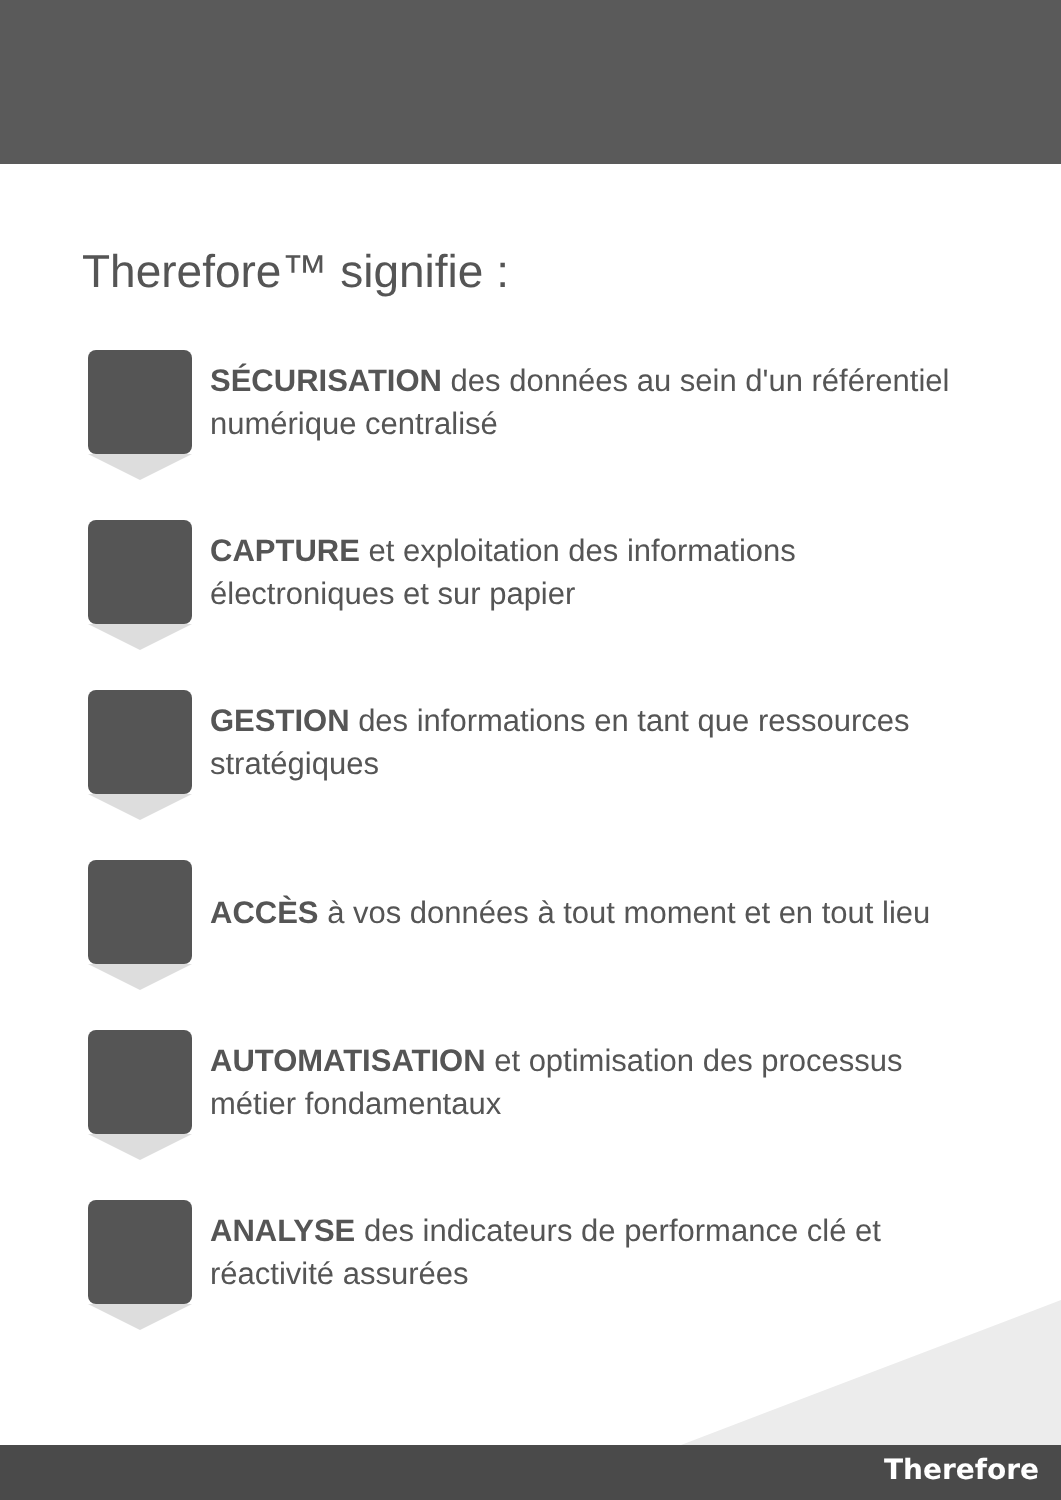Therefore™ signifie :
SÉCURISATION des données au sein d'un référentiel numérique centralisé
CAPTURE et exploitation des informations électroniques et sur papier
GESTION des informations en tant que ressources stratégiques
ACCÈS à vos données à tout moment et en tout lieu
AUTOMATISATION et optimisation des processus métier fondamentaux
ANALYSE des indicateurs de performance clé et réactivité assurées
Therefore